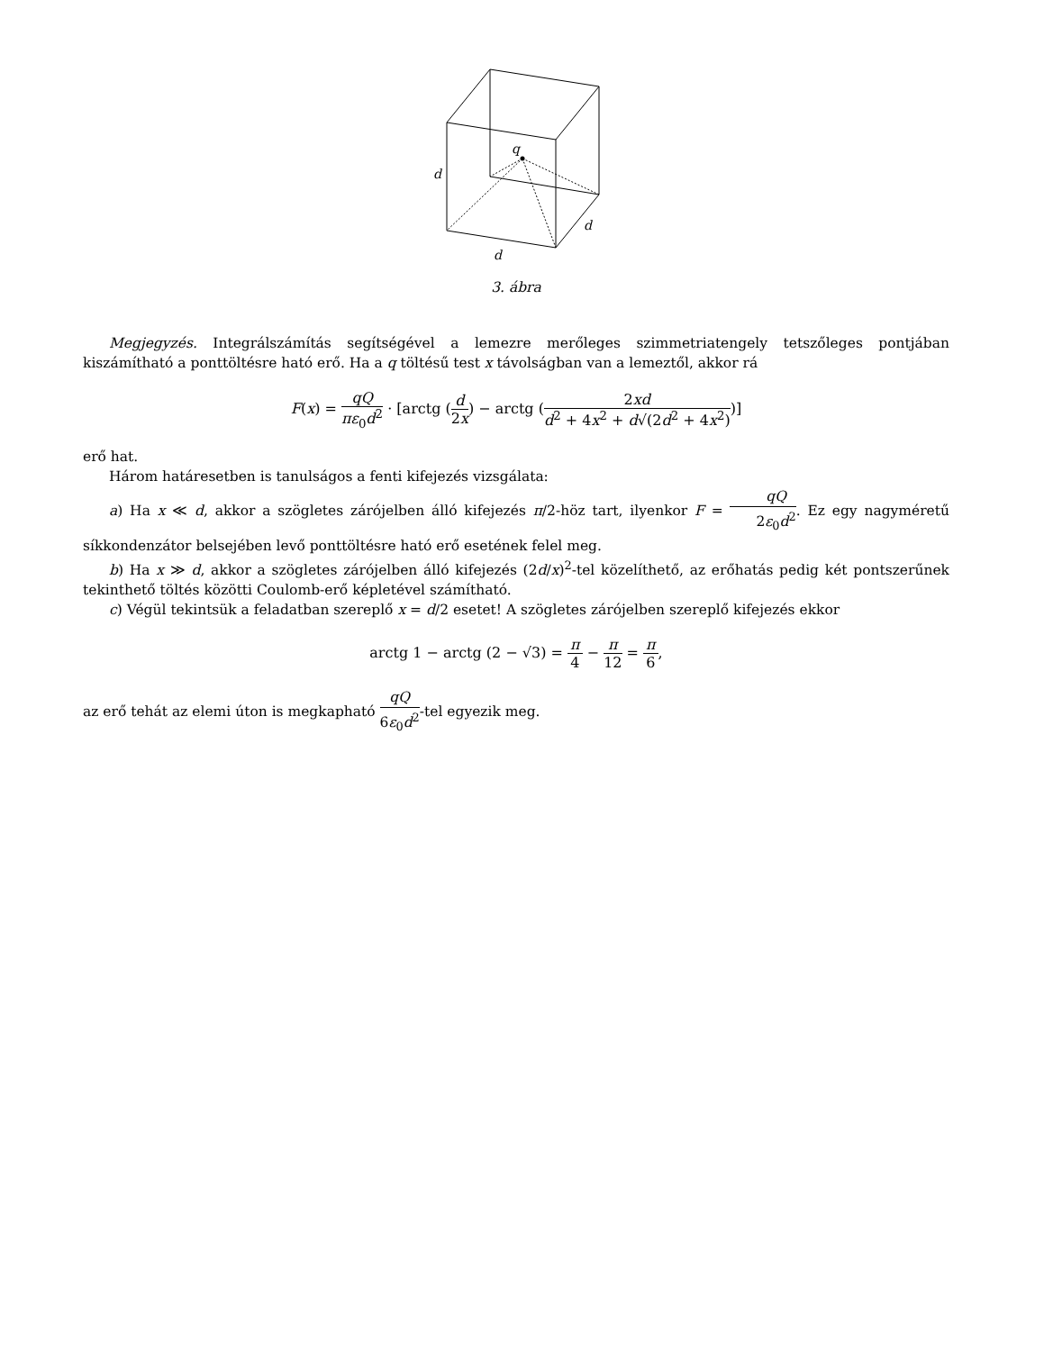q
d
d
d
3. ábra
Megjegyzés. Integrálszámítás segítségével a lemezre merőleges szimmetriatengely tetszőleges pontjában kiszámítható a ponttöltésre ható erő. Ha a q töltésű test x távolságban van a lemeztől, akkor rá
F(x) = qQ πε<sub>0</sub>d<sup>2</sup> · [arctg (d 2x) − arctg (2xd d<sup>2</sup> + 4x<sup>2</sup> + d√(2d<sup>2</sup> + 4x<sup>2</sup>))]
erő hat.
Három határesetben is tanulságos a fenti kifejezés vizsgálata:
a) Ha x ≪ d, akkor a szögletes zárójelben álló kifejezés π/2-höz tart, ilyenkor F = qQ 2ε<sub>0</sub>d<sup>2</sup>. Ez egy nagyméretű síkkondenzátor belsejében levő ponttöltésre ható erő esetének felel meg.
b) Ha x ≫ d, akkor a szögletes zárójelben álló kifejezés (2d/x)<sup>2</sup>-tel közelíthető, az erőhatás pedig két pontszerűnek tekinthető töltés közötti Coulomb-erő képletével számítható.
c) Végül tekintsük a feladatban szereplő x = d/2 esetet! A szögletes zárójelben szereplő kifejezés ekkor
arctg 1 − arctg (2 − √3) = π 4 − π 12 = π 6,
az erő tehát az elemi úton is megkapható qQ 6ε<sub>0</sub>d<sup>2</sup>-tel egyezik meg.